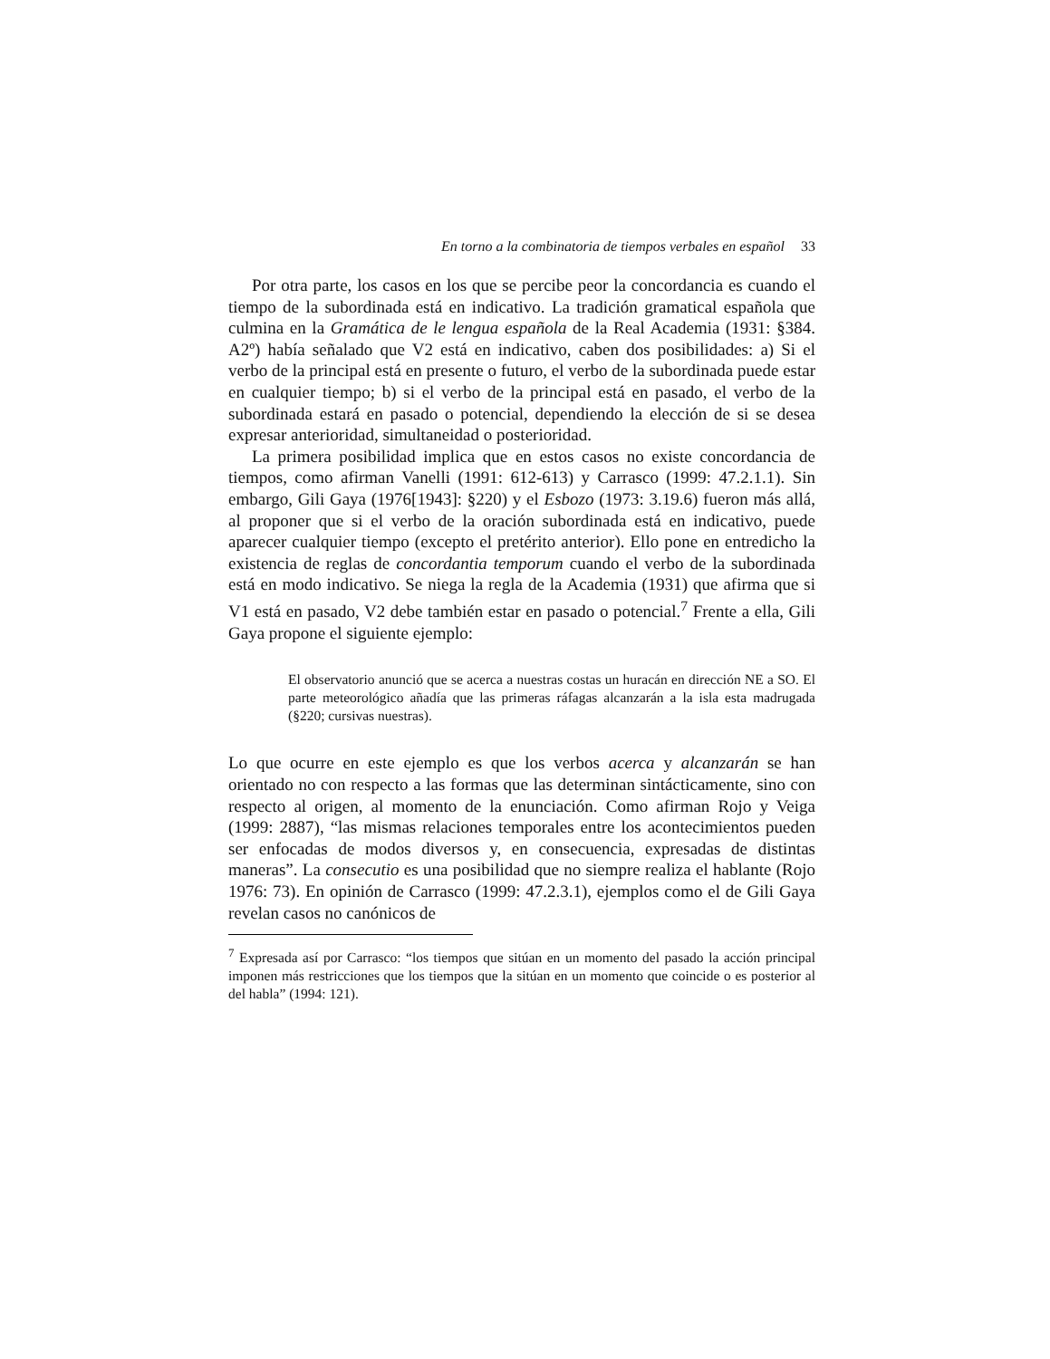En torno a la combinatoria de tiempos verbales en español 33
Por otra parte, los casos en los que se percibe peor la concordancia es cuando el tiempo de la subordinada está en indicativo. La tradición gramatical española que culmina en la Gramática de le lengua española de la Real Academia (1931: §384. A2º) había señalado que V2 está en indicativo, caben dos posibilidades: a) Si el verbo de la principal está en presente o futuro, el verbo de la subordinada puede estar en cualquier tiempo; b) si el verbo de la principal está en pasado, el verbo de la subordinada estará en pasado o potencial, dependiendo la elección de si se desea expresar anterioridad, simultaneidad o posterioridad.
La primera posibilidad implica que en estos casos no existe concordancia de tiempos, como afirman Vanelli (1991: 612-613) y Carrasco (1999: 47.2.1.1). Sin embargo, Gili Gaya (1976[1943]: §220) y el Esbozo (1973: 3.19.6) fueron más allá, al proponer que si el verbo de la oración subordinada está en indicativo, puede aparecer cualquier tiempo (excepto el pretérito anterior). Ello pone en entredicho la existencia de reglas de concordantia temporum cuando el verbo de la subordinada está en modo indicativo. Se niega la regla de la Academia (1931) que afirma que si V1 está en pasado, V2 debe también estar en pasado o potencial.<sup>7</sup> Frente a ella, Gili Gaya propone el siguiente ejemplo:
El observatorio anunció que se acerca a nuestras costas un huracán en dirección NE a SO. El parte meteorológico añadía que las primeras ráfagas alcanzarán a la isla esta madrugada (§220; cursivas nuestras).
Lo que ocurre en este ejemplo es que los verbos acerca y alcanzarán se han orientado no con respecto a las formas que las determinan sintácticamente, sino con respecto al origen, al momento de la enunciación. Como afirman Rojo y Veiga (1999: 2887), “las mismas relaciones temporales entre los acontecimientos pueden ser enfocadas de modos diversos y, en consecuencia, expresadas de distintas maneras”. La consecutio es una posibilidad que no siempre realiza el hablante (Rojo 1976: 73). En opinión de Carrasco (1999: 47.2.3.1), ejemplos como el de Gili Gaya revelan casos no canónicos de
<sup>7</sup> Expresada así por Carrasco: “los tiempos que sitúan en un momento del pasado la acción principal imponen más restricciones que los tiempos que la sitúan en un momento que coincide o es posterior al del habla” (1994: 121).